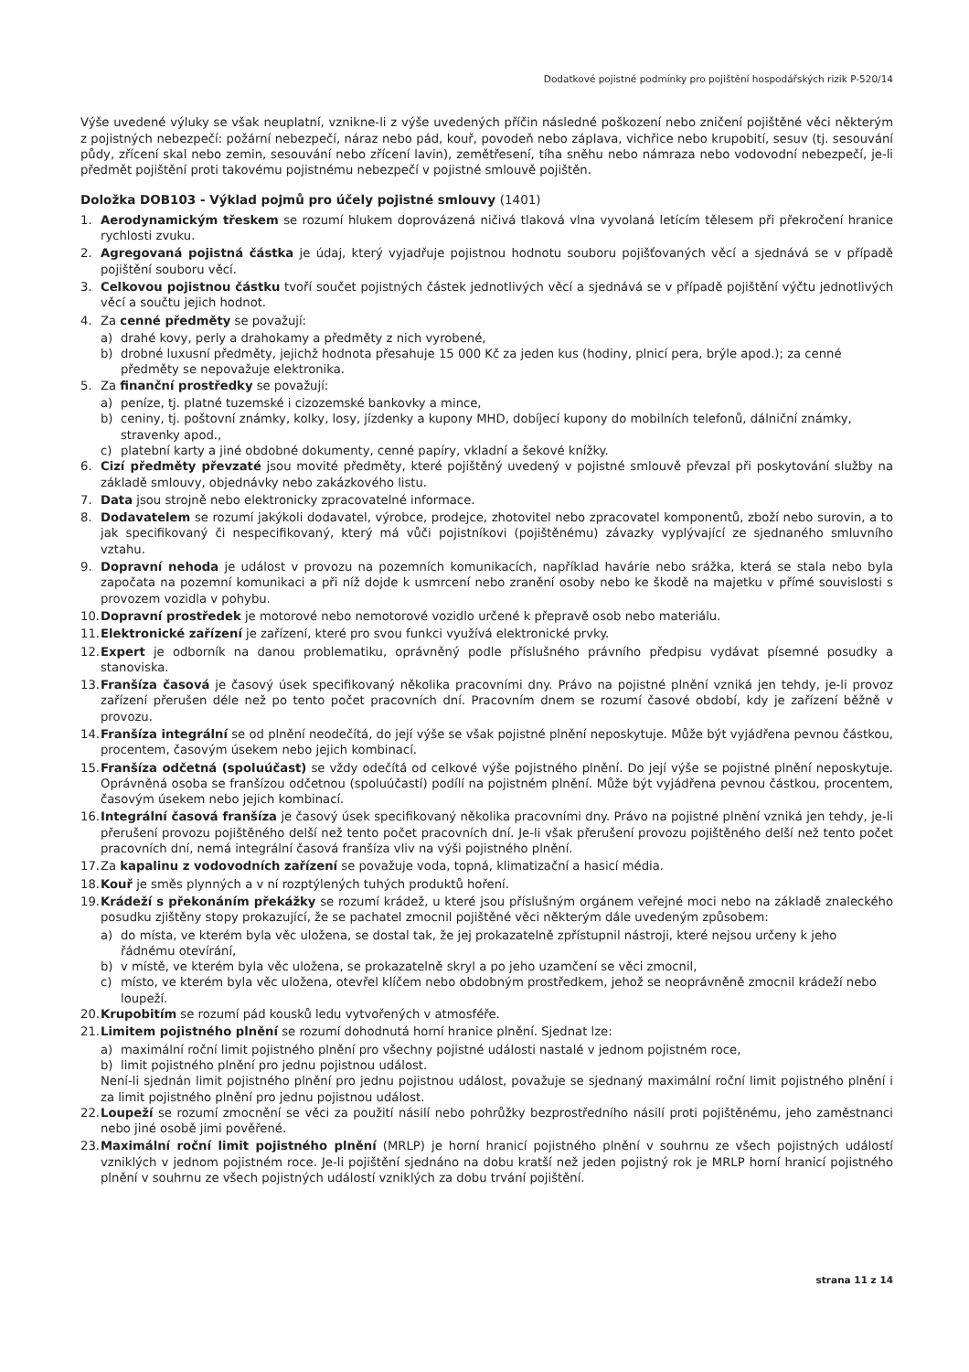Dodatkové pojistné podmínky pro pojištění hospodářských rizik P-520/14
Výše uvedené výluky se však neuplatní, vznikne-li z výše uvedených příčin následné poškození nebo zničení pojištěné věci některým z pojistných nebezpečí: požární nebezpečí, náraz nebo pád, kouř, povodeň nebo záplava, vichřice nebo krupobití, sesuv (tj. sesouvání půdy, zřícení skal nebo zemin, sesouvání nebo zřícení lavin), zemětřesení, tíha sněhu nebo námraza nebo vodovodní nebezpečí, je-li předmět pojištění proti takovému pojistnému nebezpečí v pojistné smlouvě pojištěn.
Doložka DOB103 - Výklad pojmů pro účely pojistné smlouvy (1401)
1. Aerodynamickým třeskem se rozumí hlukem doprovázená ničivá tlaková vlna vyvolaná letícím tělesem při překročení hranice rychlosti zvuku.
2. Agregovaná pojistná částka je údaj, který vyjadřuje pojistnou hodnotu souboru pojišťovaných věcí a sjednává se v případě pojištění souboru věcí.
3. Celkovou pojistnou částku tvoří součet pojistných částek jednotlivých věcí a sjednává se v případě pojištění výčtu jednotlivých věcí a součtu jejich hodnot.
4. Za cenné předměty se považují:
a) drahé kovy, perly a drahokamy a předměty z nich vyrobené,
b) drobné luxusní předměty, jejichž hodnota přesahuje 15 000 Kč za jeden kus (hodiny, plnicí pera, brýle apod.); za cenné předměty se nepovažuje elektronika.
5. Za finanční prostředky se považují:
a) peníze, tj. platné tuzemské i cizozemské bankovky a mince,
b) ceniny, tj. poštovní známky, kolky, losy, jízdenky a kupony MHD, dobíjecí kupony do mobilních telefonů, dálniční známky, stravenky apod.,
c) platební karty a jiné obdobné dokumenty, cenné papíry, vkladní a šekové knížky.
6. Cizí předměty převzaté jsou movité předměty, které pojištěný uvedený v pojistné smlouvě převzal při poskytování služby na základě smlouvy, objednávky nebo zakázkového listu.
7. Data jsou strojně nebo elektronicky zpracovatelné informace.
8. Dodavatelem se rozumí jakýkoli dodavatel, výrobce, prodejce, zhotovitel nebo zpracovatel komponentů, zboží nebo surovin, a to jak specifikovaný či nespecifikovaný, který má vůči pojistníkovi (pojištěnému) závazky vyplývající ze sjednaného smluvního vztahu.
9. Dopravní nehoda je událost v provozu na pozemních komunikacích, například havárie nebo srážka, která se stala nebo byla započata na pozemní komunikaci a při níž dojde k usmrcení nebo zranění osoby nebo ke škodě na majetku v přímé souvislosti s provozem vozidla v pohybu.
10. Dopravní prostředek je motorové nebo nemotorové vozidlo určené k přepravě osob nebo materiálu.
11. Elektronické zařízení je zařízení, které pro svou funkci využívá elektronické prvky.
12. Expert je odborník na danou problematiku, oprávněný podle příslušného právního předpisu vydávat písemné posudky a stanoviska.
13. Franšíza časová je časový úsek specifikovaný několika pracovními dny. Právo na pojistné plnění vzniká jen tehdy, je-li provoz zařízení přerušen déle než po tento počet pracovních dní. Pracovním dnem se rozumí časové období, kdy je zařízení běžně v provozu.
14. Franšíza integrální se od plnění neodečítá, do její výše se však pojistné plnění neposkytuje. Může být vyjádřena pevnou částkou, procentem, časovým úsekem nebo jejich kombinací.
15. Franšíza odčetná (spoluúčast) se vždy odečítá od celkové výše pojistného plnění. Do její výše se pojistné plnění neposkytuje. Oprávněná osoba se franšízou odčetnou (spoluúčastí) podílí na pojistném plnění. Může být vyjádřena pevnou částkou, procentem, časovým úsekem nebo jejich kombinací.
16. Integrální časová franšíza je časový úsek specifikovaný několika pracovními dny. Právo na pojistné plnění vzniká jen tehdy, je-li přerušení provozu pojištěného delší než tento počet pracovních dní. Je-li však přerušení provozu pojištěného delší než tento počet pracovních dní, nemá integrální časová franšíza vliv na výši pojistného plnění.
17. Za kapalinu z vodovodních zařízení se považuje voda, topná, klimatizační a hasicí média.
18. Kouř je směs plynných a v ní rozptýlených tuhých produktů hoření.
19. Krádeží s překonáním překážky se rozumí krádež, u které jsou příslušným orgánem veřejné moci nebo na základě znaleckého posudku zjištěny stopy prokazující, že se pachatel zmocnil pojištěné věci některým dále uvedeným způsobem:
a) do místa, ve kterém byla věc uložena, se dostal tak, že jej prokazatelně zpřístupnil nástroji, které nejsou určeny k jeho řádnému otevírání,
b) v místě, ve kterém byla věc uložena, se prokazatelně skryl a po jeho uzamčení se věci zmocnil,
c) místo, ve kterém byla věc uložena, otevřel klíčem nebo obdobným prostředkem, jehož se neoprávněně zmocnil krádeží nebo loupeží.
20. Krupobitím se rozumí pád kousků ledu vytvořených v atmosféře.
21. Limitem pojistného plnění se rozumí dohodnutá horní hranice plnění. Sjednat lze:
a) maximální roční limit pojistného plnění pro všechny pojistné události nastalé v jednom pojistném roce,
b) limit pojistného plnění pro jednu pojistnou událost.
Není-li sjednán limit pojistného plnění pro jednu pojistnou událost, považuje se sjednaný maximální roční limit pojistného plnění i za limit pojistného plnění pro jednu pojistnou událost.
22. Loupeží se rozumí zmocnění se věci za použití násilí nebo pohrůžky bezprostředního násilí proti pojištěnému, jeho zaměstnanci nebo jiné osobě jimi pověřené.
23. Maximální roční limit pojistného plnění (MRLP) je horní hranicí pojistného plnění v souhrnu ze všech pojistných událostí vzniklých v jednom pojistném roce. Je-li pojištění sjednáno na dobu kratší než jeden pojistný rok je MRLP horní hranicí pojistného plnění v souhrnu ze všech pojistných událostí vzniklých za dobu trvání pojištění.
strana 11 z 14